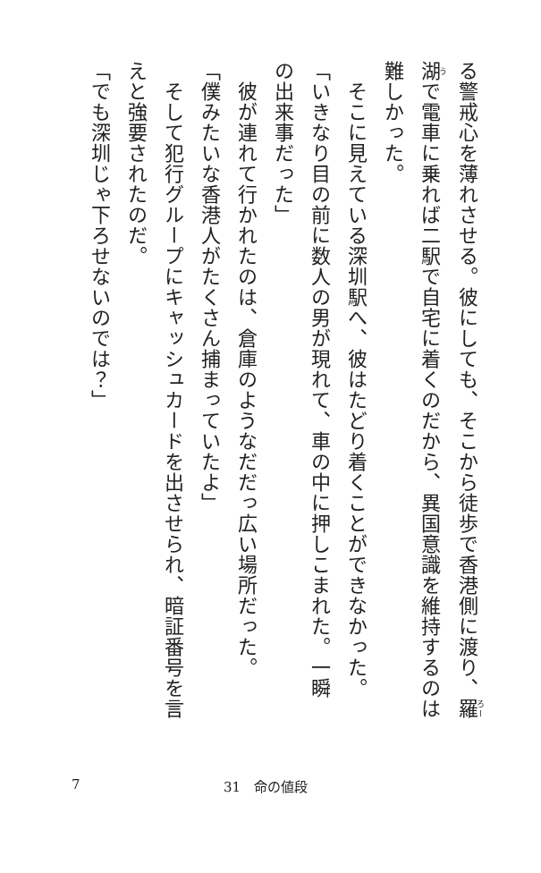る警戒心を薄れさせる。彼にしても、そこから徒歩で香港側に渡り、羅
湖で電車に乗れば二駅で自宅に着くのだから、異国意識を維持するのは
難しかった。
　そこに見えている深圳駅へ、彼はたどり着くことができなかった。
「いきなり目の前に数人の男が現れて、車の中に押しこまれた。一瞬
の出来事だった」
　彼が連れて行かれたのは、倉庫のようなだだっ広い場所だった。
「僕みたいな香港人がたくさん捕まっていたよ」
　そして犯行グループにキャッシュカードを出させられ、暗証番号を言
えと強要されたのだ。
「でも深圳じゃ下ろせないのでは？」
7 31　命の値段